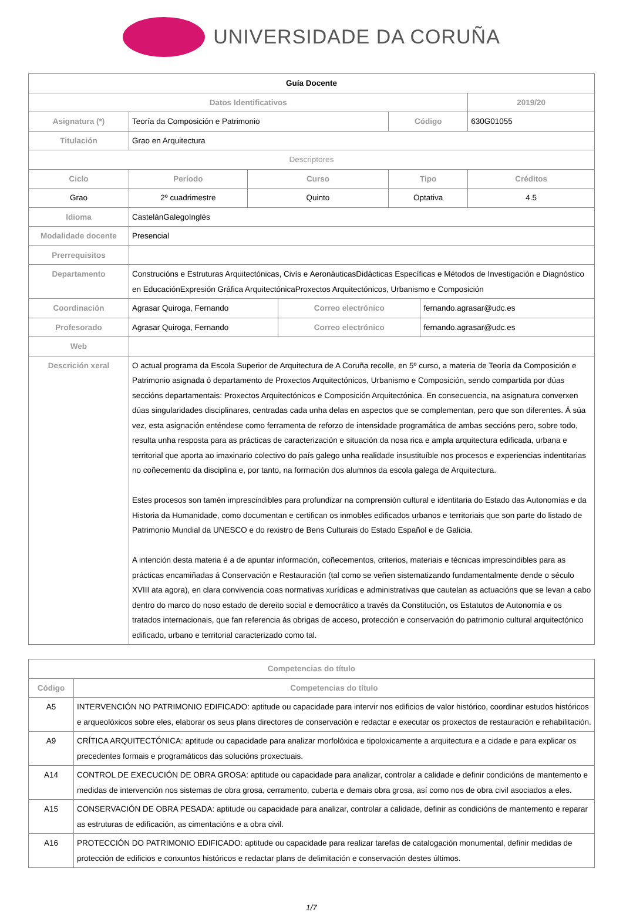UNIVERSIDADE DA CORUÑA
| Guía Docente | | | | | | | |
| Datos Identificativos | | | | | | | 2019/20 |
| Asignatura (*) | Teoría da Composición e Patrimonio | | | | Código | | 630G01055 |
| Titulación | Grao en Arquitectura | | | | | | |
| Descriptores | | | | | | | |
| Ciclo | | Período | Curso | | Tipo | | Créditos |
| Grao | | 2º cuadrimestre | Quinto | | Optativa | | 4.5 |
| Idioma | CastelánGalegoInglés | | | | | | |
| Modalidade docente | Presencial | | | | | | |
| Prerrequisitos | | | | | | | |
| Departamento | Construcións e Estruturas Arquitectónicas, Civís e AeronáuticasDidácticas Específicas e Métodos de Investigación e Diagnóstico en EducaciónExpresión Gráfica ArquitectónicaProxectos Arquitectónicos, Urbanismo e Composición | | | | | | |
| Coordinación | Agrasar Quiroga, Fernando | | | Correo electrónico | | fernando.agrasar@udc.es | |
| Profesorado | Agrasar Quiroga, Fernando | | | Correo electrónico | | fernando.agrasar@udc.es | |
| Web | | | | | | | |
| Descrición xeral | O actual programa da Escola Superior de Arquitectura de A Coruña recolle, en 5º curso, a materia de Teoría da Composición e Patrimonio asignada ó departamento de Proxectos Arquitectónicos, Urbanismo e Composición, sendo compartida por dúas seccións departamentais: Proxectos Arquitectónicos e Composición Arquitectónica. En consecuencia, na asignatura converxen dúas singularidades disciplinares, centradas cada unha delas en aspectos que se complementan, pero que son diferentes. Á súa vez, esta asignación enténdese como ferramenta de reforzo de intensidade programática de ambas seccións pero, sobre todo, resulta unha resposta para as prácticas de caracterización e situación da nosa rica e ampla arquitectura edificada, urbana e territorial que aporta ao imaxinario colectivo do país galego unha realidade insustituíble nos procesos e experiencias indentitarias no coñecemento da disciplina e, por tanto, na formación dos alumnos da escola galega de Arquitectura. Estes procesos son tamén imprescindibles para profundizar na comprensión cultural e identitaria do Estado das Autonomías e da Historia da Humanidade, como documentan e certifican os inmobles edificados urbanos e territoriais que son parte do listado de Patrimonio Mundial da UNESCO e do rexistro de Bens Culturais do Estado Español e de Galicia. A intención desta materia é a de apuntar información, coñecementos, criterios, materiais e técnicas imprescindibles para as prácticas encamiñadas á Conservación e Restauración (tal como se veñen sistematizando fundamentalmente dende o século XVIII ata agora), en clara convivencia coas normativas xurídicas e administrativas que cautelan as actuacións que se levan a cabo dentro do marco do noso estado de dereito social e democrático a través da Constitución, os Estatutos de Autonomía e os tratados internacionais, que fan referencia ás obrigas de acceso, protección e conservación do patrimonio cultural arquitectónico edificado, urbano e territorial caracterizado como tal. | | | | | | |
| Competencias do título | |
| --- | --- |
| Código | Competencias do título |
| A5 | INTERVENCIÓN NO PATRIMONIO EDIFICADO: aptitude ou capacidade para intervir nos edificios de valor histórico, coordinar estudos históricos e arqueolóxicos sobre eles, elaborar os seus plans directores de conservación e redactar e executar os proxectos de restauración e rehabilitación. |
| A9 | CRÍTICA ARQUITECTÓNICA: aptitude ou capacidade para analizar morfolóxica e tipoloxicamente a arquitectura e a cidade e para explicar os precedentes formais e programáticos das solucións proxectuais. |
| A14 | CONTROL DE EXECUCIÓN DE OBRA GROSA: aptitude ou capacidade para analizar, controlar a calidade e definir condicións de mantemento e medidas de intervención nos sistemas de obra grosa, cerramento, cuberta e demais obra grosa, así como nos de obra civil asociados a eles. |
| A15 | CONSERVACIÓN DE OBRA PESADA: aptitude ou capacidade para analizar, controlar a calidade, definir as condicións de mantemento e reparar as estruturas de edificación, as cimentacións e a obra civil. |
| A16 | PROTECCIÓN DO PATRIMONIO EDIFICADO: aptitude ou capacidade para realizar tarefas de catalogación monumental, definir medidas de protección de edificios e conxuntos históricos e redactar plans de delimitación e conservación destes últimos. |
1/7